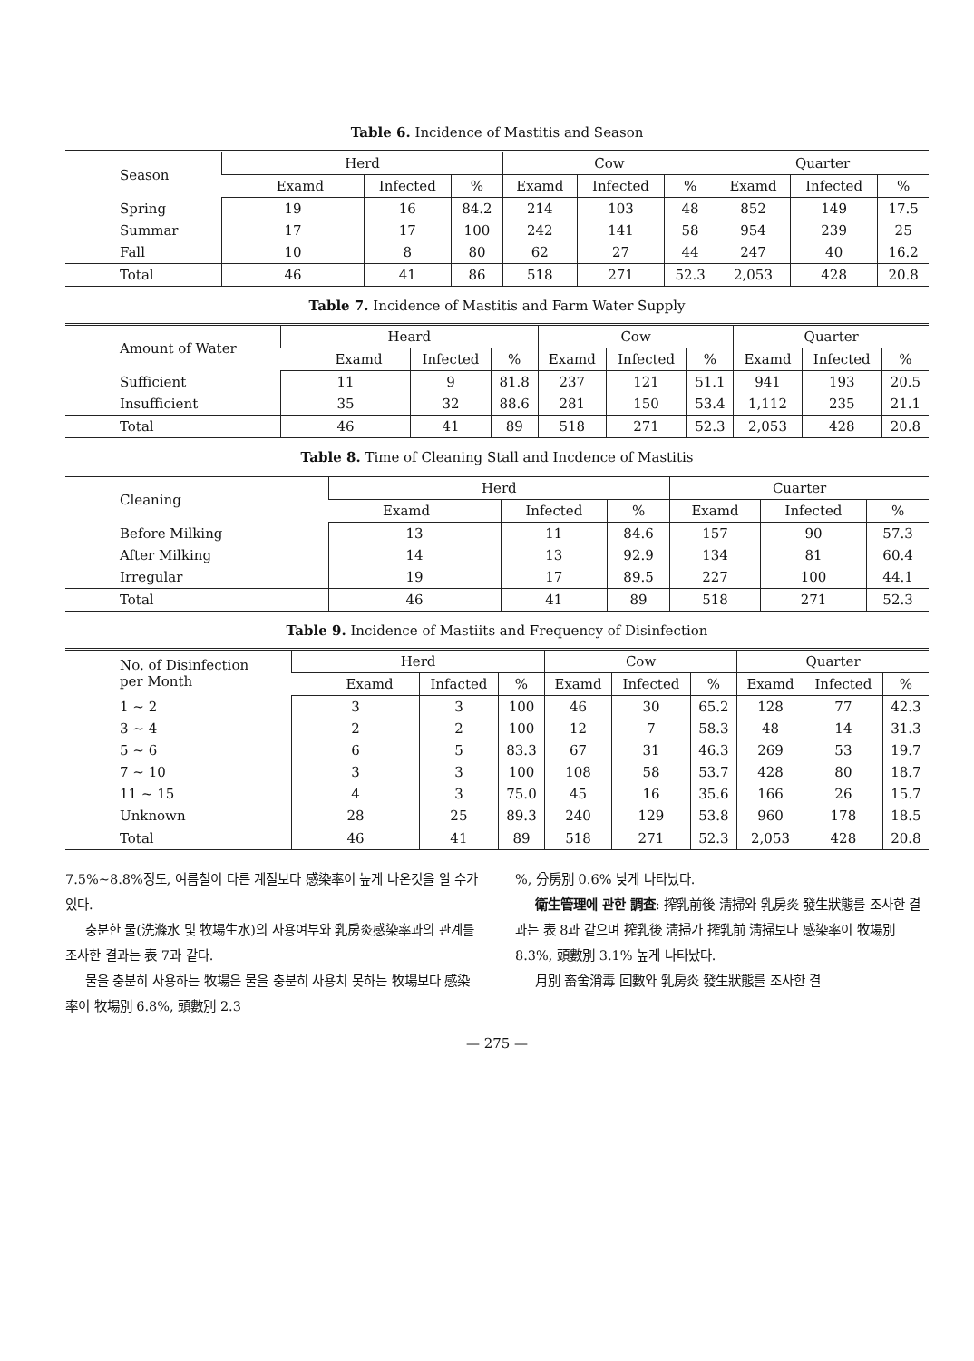Table 6. Incidence of Mastitis and Season
| Season | Herd | | | Cow | | | Quarter | | |
| --- | --- | --- | --- | --- | --- | --- | --- | --- | --- |
| | Examd | Infected | % | Examd | Infected | % | Examd | Infected | % |
| Spring | 19 | 16 | 84.2 | 214 | 103 | 48 | 852 | 149 | 17.5 |
| Summar | 17 | 17 | 100 | 242 | 141 | 58 | 954 | 239 | 25 |
| Fall | 10 | 8 | 80 | 62 | 27 | 44 | 247 | 40 | 16.2 |
| Total | 46 | 41 | 86 | 518 | 271 | 52.3 | 2,053 | 428 | 20.8 |
Table 7. Incidence of Mastitis and Farm Water Supply
| Amount of Water | Heard | | | Cow | | | Quarter | | |
| --- | --- | --- | --- | --- | --- | --- | --- | --- | --- |
| | Examd | Infected | % | Examd | Infected | % | Examd | Infected | % |
| Sufficient | 11 | 9 | 81.8 | 237 | 121 | 51.1 | 941 | 193 | 20.5 |
| Insufficient | 35 | 32 | 88.6 | 281 | 150 | 53.4 | 1,112 | 235 | 21.1 |
| Total | 46 | 41 | 89 | 518 | 271 | 52.3 | 2,053 | 428 | 20.8 |
Table 8. Time of Cleaning Stall and Incdence of Mastitis
| Cleaning | Herd | | | Cuarter | | |
| --- | --- | --- | --- | --- | --- | --- |
| | Examd | Infected | % | Examd | Infected | % |
| Before Milking | 13 | 11 | 84.6 | 157 | 90 | 57.3 |
| After Milking | 14 | 13 | 92.9 | 134 | 81 | 60.4 |
| Irregular | 19 | 17 | 89.5 | 227 | 100 | 44.1 |
| Total | 46 | 41 | 89 | 518 | 271 | 52.3 |
Table 9. Incidence of Mastiits and Frequency of Disinfection
| No. of Disinfection per Month | Herd | | | Cow | | | Quarter | | |
| --- | --- | --- | --- | --- | --- | --- | --- | --- | --- |
| | Examd | Infacted | % | Examd | Infected | % | Examd | Infected | % |
| 1 ~ 2 | 3 | 3 | 100 | 46 | 30 | 65.2 | 128 | 77 | 42.3 |
| 3 ~ 4 | 2 | 2 | 100 | 12 | 7 | 58.3 | 48 | 14 | 31.3 |
| 5 ~ 6 | 6 | 5 | 83.3 | 67 | 31 | 46.3 | 269 | 53 | 19.7 |
| 7 ~ 10 | 3 | 3 | 100 | 108 | 58 | 53.7 | 428 | 80 | 18.7 |
| 11 ~ 15 | 4 | 3 | 75.0 | 45 | 16 | 35.6 | 166 | 26 | 15.7 |
| Unknown | 28 | 25 | 89.3 | 240 | 129 | 53.8 | 960 | 178 | 18.5 |
| Total | 46 | 41 | 89 | 518 | 271 | 52.3 | 2,053 | 428 | 20.8 |
7.5%~8.8%정도, 여름철이 다른 계절보다 感染率이 높게 나온것을 알 수가 있다.
충분한 물(洗滌水 및 牧場生水)의 사용여부와 乳房炎感染率과의 관계를 조사한 결과는 表 7과 같다.
물을 충분히 사용하는 牧場은 물을 충분히 사용치 못하는 牧場보다 感染率이 牧場別 6.8%, 頭數別 2.3
%, 分房別 0.6% 낮게 나타났다.
衛生管理에 관한 調査: 搾乳前後 淸掃와 乳房炎 發生狀態를 조사한 결과는 表 8과 같으며 搾乳後 淸掃가 搾乳前 淸掃보다 感染率이 牧場別 8.3%, 頭數別 3.1% 높게 나타났다.
月別 畜舍消毒 回數와 乳房炎 發生狀態를 조사한 결
— 275 —